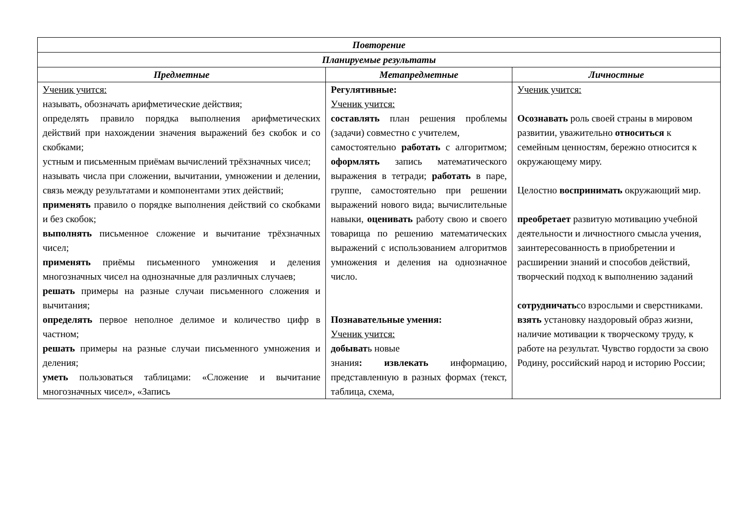| Повторение | | |
| --- | --- | --- |
| Планируемые результаты | | |
| Предметные | Метапредметные | Личностные |
| Ученик учится: называть, обозначать арифметические действия; определять правило порядка выполнения арифметических действий при нахождении значения выражений без скобок и со скобками; устным и письменным приёмам вычислений трёхзначных чисел; называть числа при сложении, вычитании, умножении и делении, связь между результатами и компонентами этих действий; применять правило о порядке выполнения действий со скобками и без скобок; выполнять письменное сложение и вычитание трёхзначных чисел; применять приёмы письменного умножения и деления многозначных чисел на однозначные для различных случаев; решать примеры на разные случаи письменного сложения и вычитания; определять первое неполное делимое и количество цифр в частном; решать примеры на разные случаи письменного умножения и деления; уметь пользоваться таблицами: «Сложение и вычитание многозначных чисел», «Запись | Регулятивные: Ученик учится: составлять план решения проблемы (задачи) совместно с учителем, самостоятельно работать с алгоритмом; оформлять запись математического выражения в тетради; работать в паре, группе, самостоятельно при решении выражений нового вида; вычислительные навыки, оценивать работу свою и своего товарища по решению математических выражений с использованием алгоритмов умножения и деления на однозначное число. Познавательные умения: Ученик учится: добыват ь новые знания : извлекать информацию, представленную в разных формах (текст, таблица, схема, | Ученик учится: Осознавать роль своей страны в мировом развитии, уважительно относиться к семейным ценностям, бережно относится к окружающему миру. Целостно воспринимать окружающий мир. преобретает развитую мотивацию учебной деятельности и личностного смысла учения, заинтересованность в приобретении и расширении знаний и способов действий, творческий подход к выполнению заданий сотрудничать со взрослыми и сверстниками. взять установку наздоровый образ жизни, наличие мотивации к творческому труду, к работе на результат. Чувство гордости за свою Родину, российский народ и историю России; |